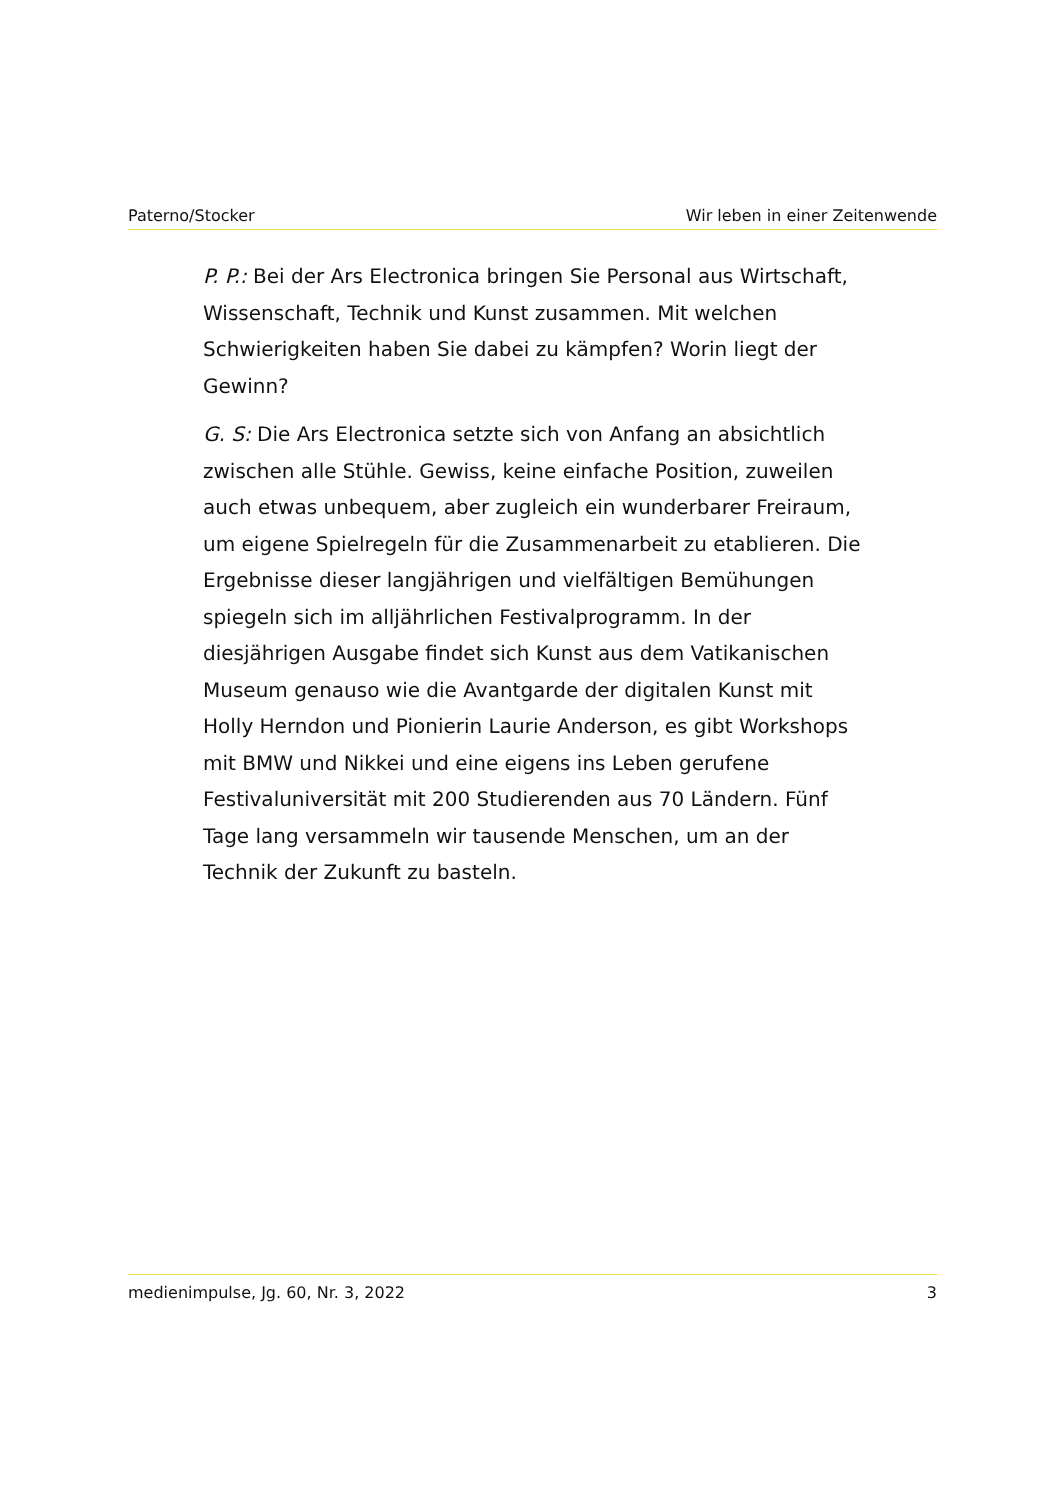Paterno/Stocker Wir leben in einer Zeitenwende
P. P.: Bei der Ars Electronica bringen Sie Personal aus Wirtschaft, Wissenschaft, Technik und Kunst zusammen. Mit welchen Schwierigkeiten haben Sie dabei zu kämpfen? Worin liegt der Gewinn?
G. S: Die Ars Electronica setzte sich von Anfang an absichtlich zwischen alle Stühle. Gewiss, keine einfache Position, zuweilen auch etwas unbequem, aber zugleich ein wunderbarer Freiraum, um eigene Spielregeln für die Zusammenarbeit zu etablieren. Die Ergebnisse dieser langjährigen und vielfältigen Bemühungen spiegeln sich im alljährlichen Festivalprogramm. In der diesjährigen Ausgabe findet sich Kunst aus dem Vatikanischen Museum genauso wie die Avantgarde der digitalen Kunst mit Holly Herndon und Pionierin Laurie Anderson, es gibt Workshops mit BMW und Nikkei und eine eigens ins Leben gerufene Festivaluniversität mit 200 Studierenden aus 70 Ländern. Fünf Tage lang versammeln wir tausende Menschen, um an der Technik der Zukunft zu basteln.
medienimpulse, Jg. 60, Nr. 3, 2022 3